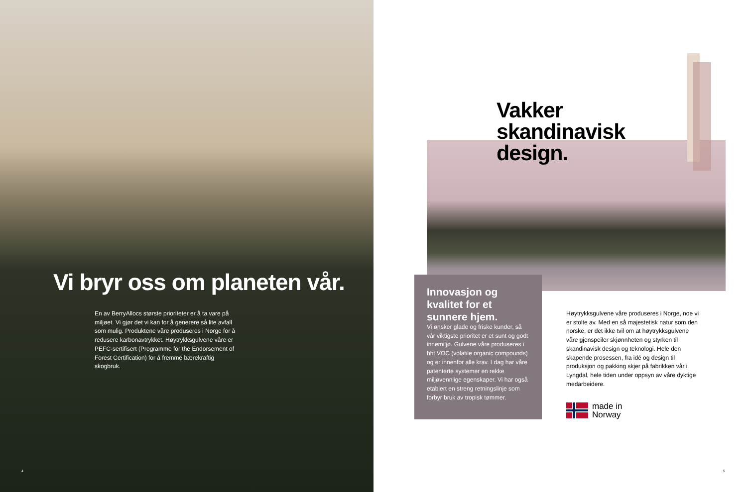Vi bryr oss om planeten vår.
En av BerryAllocs største prioriteter er å ta vare på miljøet. Vi gjør det vi kan for å generere så lite avfall som mulig. Produktene våre produseres i Norge for å redusere karbonavtrykket. Høytrykksgulvene våre er PEFC-sertifisert (Programme for the Endorsement of Forest Certification) for å fremme bærekraftig skogbruk.
4
Vakker
skandinavisk
design.
Innovasjon og kvalitet for et sunnere hjem.
Vi ønsker glade og friske kunder, så vår viktigste prioritet er et sunt og godt innemiljø. Gulvene våre produseres i hht VOC (volatile organic compounds) og er innenfor alle krav. I dag har våre patenterte systemer en rekke miljøvennlige egenskaper. Vi har også etablert en streng retningslinje som forbyr bruk av tropisk tømmer.
Høytrykksgulvene våre produseres i Norge, noe vi er stolte av. Med en så majestetisk natur som den norske, er det ikke tvil om at høytrykksgulvene våre gjenspeiler skjønnheten og styrken til skandinavisk design og teknologi. Hele den skapende prosessen, fra idé og design til produksjon og pakking skjer på fabrikken vår i Lyngdal, hele tiden under oppsyn av våre dyktige medarbeidere.
made in
Norway
5